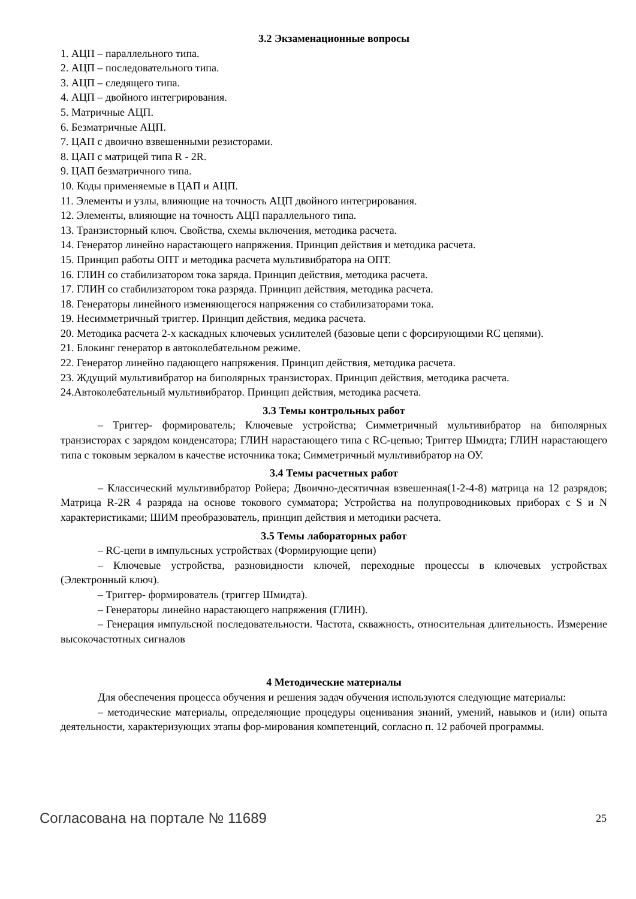3.2 Экзаменационные вопросы
1. АЦП – параллельного типа.
2. АЦП – последовательного типа.
3. АЦП – следящего типа.
4. АЦП – двойного интегрирования.
5. Матричные АЦП.
6. Безматричные АЦП.
7. ЦАП с двоично взвешенными резисторами.
8. ЦАП с матрицей типа R - 2R.
9. ЦАП безматричного типа.
10. Коды применяемые в ЦАП и АЦП.
11. Элементы и узлы, влияющие на точность АЦП двойного интегрирования.
12. Элементы, влияющие на точность АЦП параллельного типа.
13. Транзисторный ключ. Свойства, схемы включения, методика расчета.
14. Генератор линейно нарастающего напряжения. Принцип действия и методика расчета.
15. Принцип работы ОПТ и методика расчета мультивибратора на ОПТ.
16. ГЛИН со стабилизатором тока заряда. Принцип действия, методика расчета.
17. ГЛИН со стабилизатором тока разряда. Принцип действия, методика расчета.
18. Генераторы линейного изменяющегося напряжения со стабилизаторами тока.
19. Несимметричный триггер. Принцип действия, медика расчета.
20. Методика расчета 2-х каскадных ключевых усилителей (базовые цепи с форсирующими RC цепями).
21. Блокинг генератор в автоколебательном режиме.
22. Генератор линейно падающего напряжения. Принцип действия, методика расчета.
23. Ждущий мультивибратор на биполярных транзисторах. Принцип действия, методика расчета.
24.Автоколебательный мультивибратор. Принцип действия, методика расчета.
3.3 Темы контрольных работ
– Триггер- формирователь; Ключевые устройства; Симметричный мультивибратор на биполярных транзисторах с зарядом конденсатора; ГЛИН нарастающего типа с RC-цепью; Триггер Шмидта; ГЛИН нарастающего типа с токовым зеркалом в качестве источника тока; Симметричный мультивибратор на ОУ.
3.4 Темы расчетных работ
– Классический мультивибратор Ройера; Двоично-десятичная взвешенная(1-2-4-8) матрица на 12 разрядов; Матрица R-2R 4 разряда на основе токового сумматора; Устройства на полупроводниковых приборах с S и N характеристиками; ШИМ преобразователь, принцип действия и методики расчета.
3.5 Темы лабораторных работ
– RC-цепи в импульсных устройствах (Формирующие цепи)
– Ключевые устройства, разновидности ключей, переходные процессы в ключевых устройствах (Электронный ключ).
– Триггер- формирователь (триггер Шмидта).
– Генераторы линейно нарастающего напряжения (ГЛИН).
– Генерация импульсной последовательности. Частота, скважность, относительная длительность. Измерение высокочастотных сигналов
4 Методические материалы
Для обеспечения процесса обучения и решения задач обучения используются следующие материалы:
– методические материалы, определяющие процедуры оценивания знаний, умений, навыков и (или) опыта деятельности, характеризующих этапы фор-мирования компетенций, согласно п. 12 рабочей программы.
Согласована на портале № 11689 25